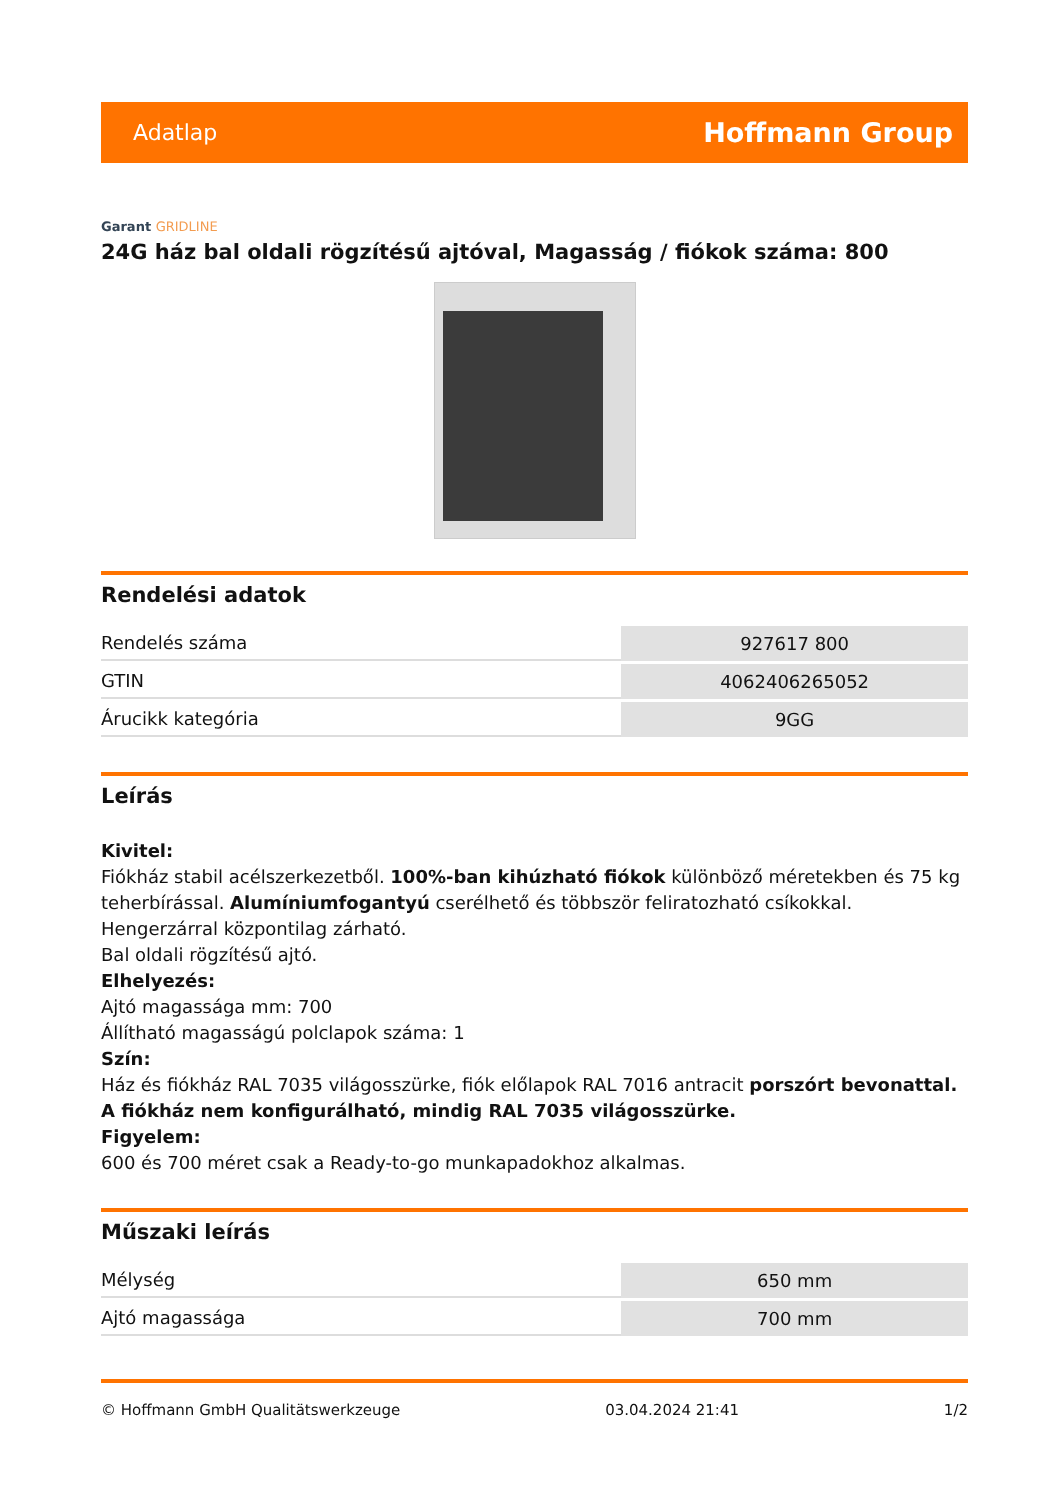Adatlap Hoffmann Group
Garant GRIDLINE
24G ház bal oldali rögzítésű ajtóval, Magasság / fiókok száma: 800
Rendelési adatok
| Rendelés száma | 927617 800 |
| GTIN | 4062406265052 |
| Árucikk kategória | 9GG |
Leírás
Kivitel:
Fiókház stabil acélszerkezetből. 100%-ban kihúzható fiókok különböző méretekben és 75 kg teherbírással. Alumíniumfogantyú cserélhető és többször feliratozható csíkokkal. Hengerzárral központilag zárható.
Bal oldali rögzítésű ajtó.
Elhelyezés:
Ajtó magassága mm: 700
Állítható magasságú polclapok száma: 1
Szín:
Ház és fiókház RAL 7035 világosszürke, fiók előlapok RAL 7016 antracit porszórt bevonattal. A fiókház nem konfigurálható, mindig RAL 7035 világosszürke.
Figyelem:
600 és 700 méret csak a Ready-to-go munkapadokhoz alkalmas.
Műszaki leírás
| Mélység | 650 mm |
| Ajtó magassága | 700 mm |
© Hoffmann GmbH Qualitätswerkzeuge 03.04.2024 21:41 1/2